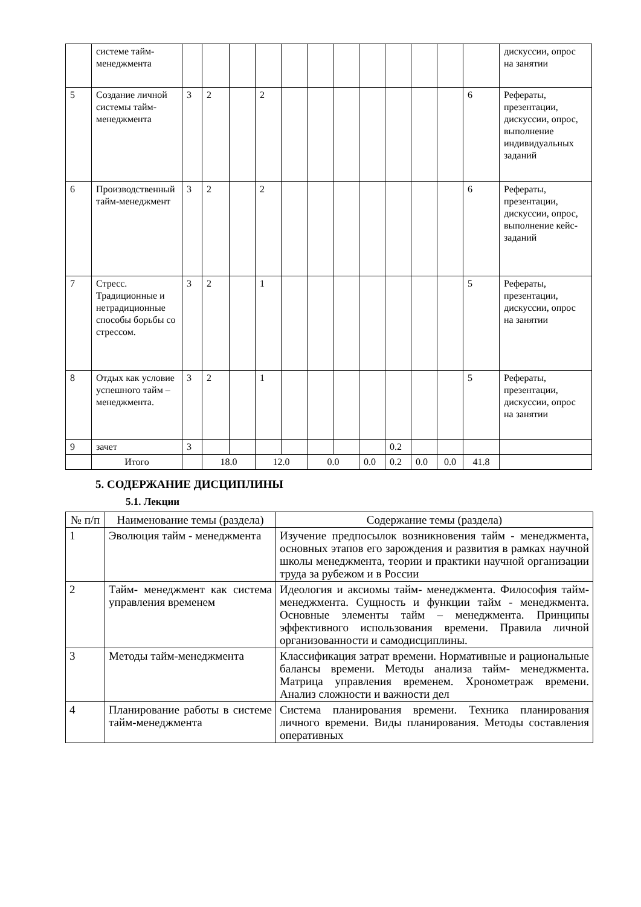| | системе тайм-менеджмента | | | | | | | | | | | | | дискуссии, опрос на занятии |
| 5 | Создание личной системы тайм-менеджмента | 3 | 2 | | 2 | | | | | | | | 6 | Рефераты, презентации, дискуссии, опрос, выполнение индивидуальных заданий |
| 6 | Производственный тайм-менеджмент | 3 | 2 | | 2 | | | | | | | | 6 | Рефераты, презентации, дискуссии, опрос, выполнение кейс-заданий |
| 7 | Стресс. Традиционные и нетрадиционные способы борьбы со стрессом. | 3 | 2 | | 1 | | | | | | | | 5 | Рефераты, презентации, дискуссии, опрос на занятии |
| 8 | Отдых как условие успешного тайм – менеджмента. | 3 | 2 | | 1 | | | | | | | | 5 | Рефераты, презентации, дискуссии, опрос на занятии |
| 9 | зачет | 3 | | | | | | | | 0.2 | | | | |
| | Итого | | 18.0 | | 12.0 | | 0.0 | | 0.0 | 0.2 | 0.0 | 0.0 | 41.8 | |
5. СОДЕРЖАНИЕ ДИСЦИПЛИНЫ
5.1. Лекции
| № п/п | Наименование темы (раздела) | Содержание темы (раздела) |
| --- | --- | --- |
| 1 | Эволюция тайм - менеджмента | Изучение предпосылок возникновения тайм - менеджмента, основных этапов его зарождения и развития в рамках научной школы менеджмента, теории и практики научной организации труда за рубежом и в России |
| 2 | Тайм- менеджмент как система управления временем | Идеология и аксиомы тайм- менеджмента. Философия тайм- менеджмента. Сущность и функции тайм - менеджмента. Основные элементы тайм – менеджмента. Принципы эффективного использования времени. Правила личной организованности и самодисциплины. |
| 3 | Методы тайм-менеджмента | Классификация затрат времени. Нормативные и рациональные балансы времени. Методы анализа тайм- менеджмента. Матрица управления временем. Хронометраж времени. Анализ сложности и важности дел |
| 4 | Планирование работы в системе тайм-менеджмента | Система планирования времени. Техника планирования личного времени. Виды планирования. Методы составления оперативных |